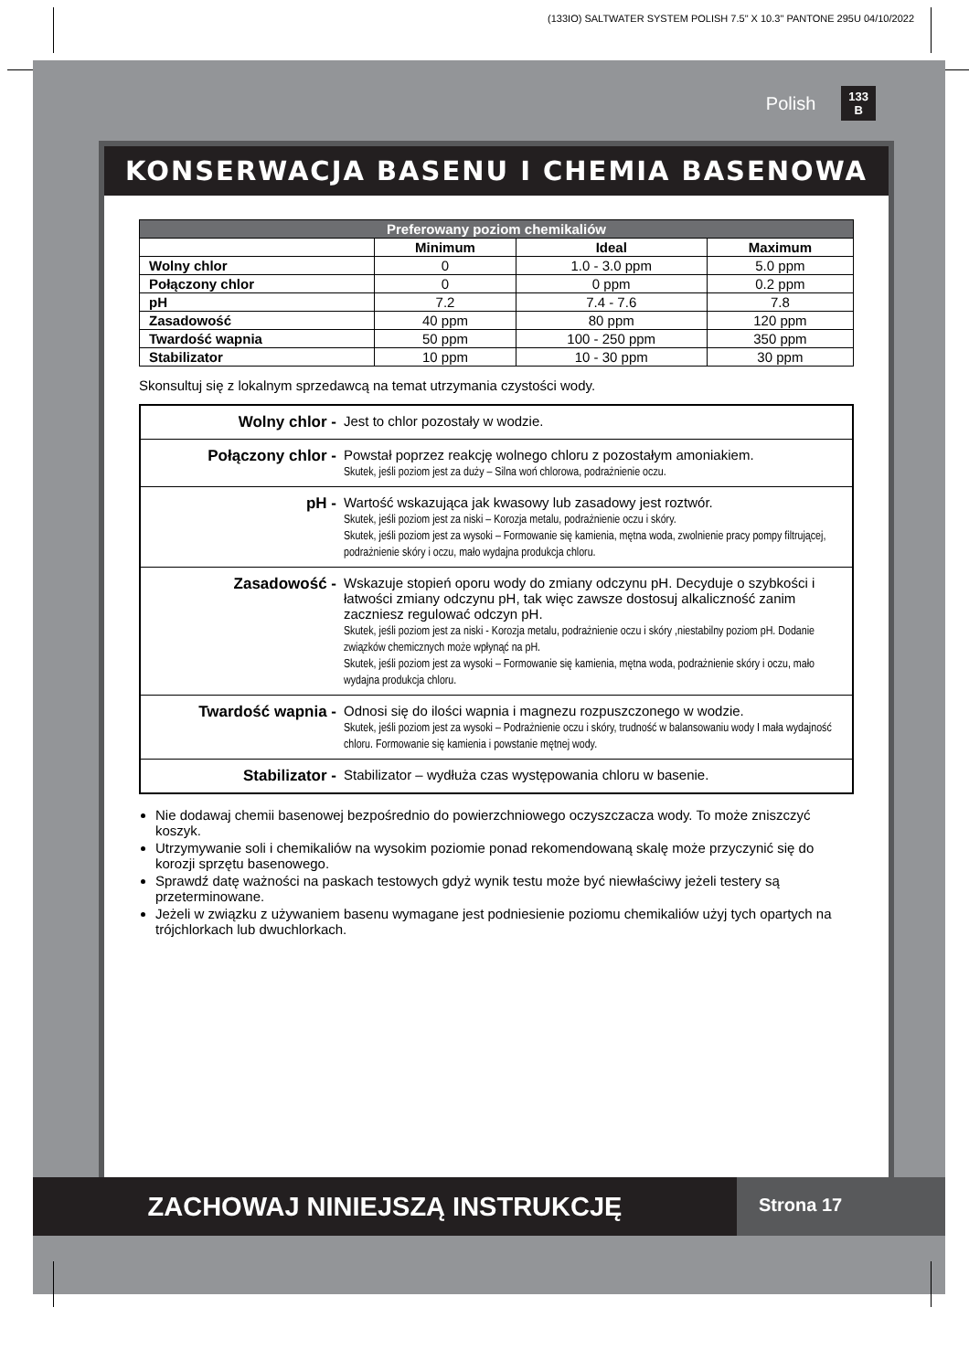(133IO) SALTWATER SYSTEM POLISH 7.5" X 10.3" PANTONE 295U 04/10/2022
Polish 133
B
KONSERWACJA BASENU I CHEMIA BASENOWA
| Preferowany poziom chemikaliów | | | |
| --- | --- | --- | --- |
| | Minimum | Ideal | Maximum |
| Wolny chlor | 0 | 1.0 - 3.0 ppm | 5.0 ppm |
| Połączony chlor | 0 | 0 ppm | 0.2 ppm |
| pH | 7.2 | 7.4 - 7.6 | 7.8 |
| Zasadowość | 40 ppm | 80 ppm | 120 ppm |
| Twardość wapnia | 50 ppm | 100 - 250 ppm | 350 ppm |
| Stabilizator | 10 ppm | 10 - 30 ppm | 30 ppm |
Skonsultuj się z lokalnym sprzedawcą na temat utrzymania czystości wody.
| Wolny chlor - | Jest to chlor pozostały w wodzie. |
| Połączony chlor - | Powstał poprzez reakcję wolnego chloru z pozostałym amoniakiem. Skutek, jeśli poziom jest za duży – Silna woń chlorowa, podrażnienie oczu. |
| pH - | Wartość wskazująca jak kwasowy lub zasadowy jest roztwór. Skutek, jeśli poziom jest za niski – Korozja metalu, podrażnienie oczu i skóry. Skutek, jeśli poziom jest za wysoki – Formowanie się kamienia, mętna woda, zwolnienie pracy pompy filtrującej, podrażnienie skóry i oczu, mało wydajna produkcja chloru. |
| Zasadowość - | Wskazuje stopień oporu wody do zmiany odczynu pH. Decyduje o szybkości i łatwości zmiany odczynu pH, tak więc zawsze dostosuj alkaliczność zanim zaczniesz regulować odczyn pH. Skutek, jeśli poziom jest za niski - Korozja metalu, podrażnienie oczu i skóry ,niestabilny poziom pH. Dodanie związków chemicznych może wpłynąć na pH. Skutek, jeśli poziom jest za wysoki – Formowanie się kamienia, mętna woda, podrażnienie skóry i oczu, mało wydajna produkcja chloru. |
| Twardość wapnia - | Odnosi się do ilości wapnia i magnezu rozpuszczonego w wodzie. Skutek, jeśli poziom jest za wysoki – Podrażnienie oczu i skóry, trudność w balansowaniu wody I mała wydajność chloru. Formowanie się kamienia i powstanie mętnej wody. |
| Stabilizator - | Stabilizator – wydłuża czas występowania chloru w basenie. |
Nie dodawaj chemii basenowej bezpośrednio do powierzchniowego oczyszczacza wody. To może zniszczyć koszyk.
Utrzymywanie soli i chemikaliów na wysokim poziomie ponad rekomendowaną skalę może przyczynić się do korozji sprzętu basenowego.
Sprawdź datę ważności na paskach testowych gdyż wynik testu może być niewłaściwy jeżeli testery są przeterminowane.
Jeżeli w związku z używaniem basenu wymagane jest podniesienie poziomu chemikaliów użyj tych opartych na trójchlorkach lub dwuchlorkach.
ZACHOWAJ NINIEJSZĄ INSTRUKCJĘ
Strona 17